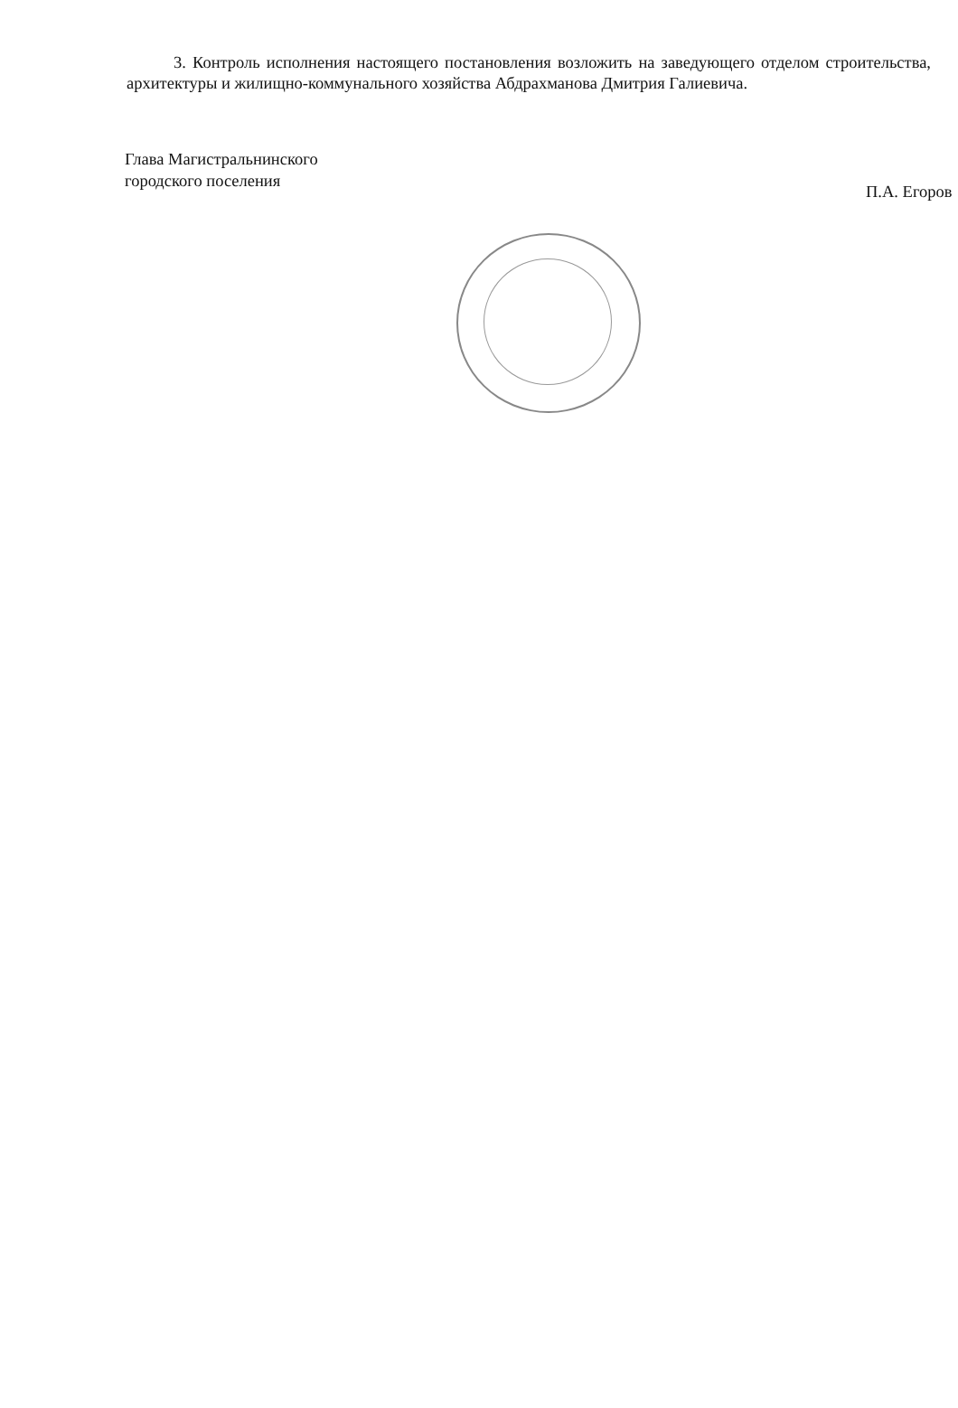3. Контроль исполнения настоящего постановления возложить на заведующего отделом строительства, архитектуры и жилищно-коммунального хозяйства Абдрахманова Дмитрия Галиевича.
Глава Магистральнинского
городского поселения
П.А. Егоров